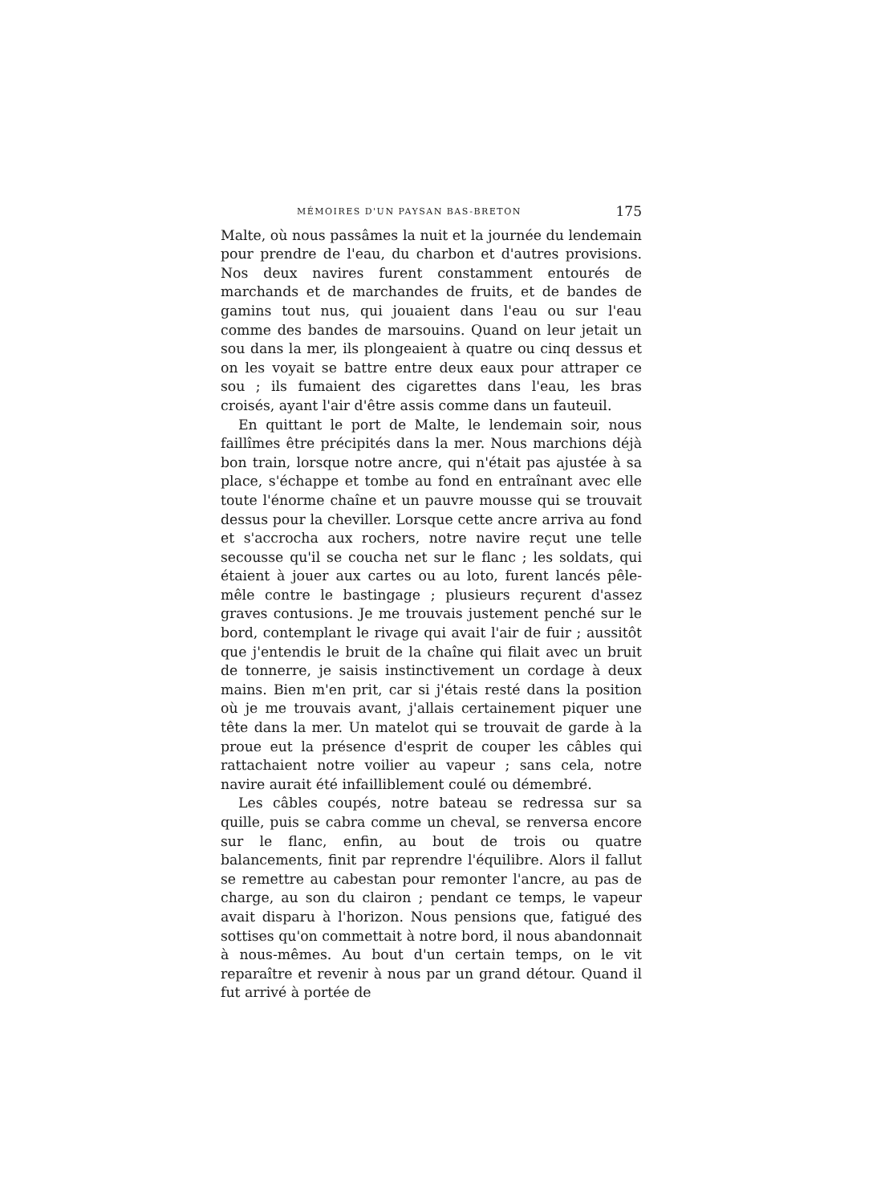MÉMOIRES D'UN PAYSAN BAS-BRETON 175
Malte, où nous passâmes la nuit et la journée du lendemain pour prendre de l'eau, du charbon et d'autres provisions. Nos deux navires furent constamment entourés de marchands et de marchandes de fruits, et de bandes de gamins tout nus, qui jouaient dans l'eau ou sur l'eau comme des bandes de marsouins. Quand on leur jetait un sou dans la mer, ils plongeaient à quatre ou cinq dessus et on les voyait se battre entre deux eaux pour attraper ce sou ; ils fumaient des cigarettes dans l'eau, les bras croisés, ayant l'air d'être assis comme dans un fauteuil.
En quittant le port de Malte, le lendemain soir, nous faillîmes être précipités dans la mer. Nous marchions déjà bon train, lorsque notre ancre, qui n'était pas ajustée à sa place, s'échappe et tombe au fond en entraînant avec elle toute l'énorme chaîne et un pauvre mousse qui se trouvait dessus pour la cheviller. Lorsque cette ancre arriva au fond et s'accrocha aux rochers, notre navire reçut une telle secousse qu'il se coucha net sur le flanc ; les soldats, qui étaient à jouer aux cartes ou au loto, furent lancés pêle-mêle contre le bastingage ; plusieurs reçurent d'assez graves contusions. Je me trouvais justement penché sur le bord, contemplant le rivage qui avait l'air de fuir ; aussitôt que j'entendis le bruit de la chaîne qui filait avec un bruit de tonnerre, je saisis instinctivement un cordage à deux mains. Bien m'en prit, car si j'étais resté dans la position où je me trouvais avant, j'allais certainement piquer une tête dans la mer. Un matelot qui se trouvait de garde à la proue eut la présence d'esprit de couper les câbles qui rattachaient notre voilier au vapeur ; sans cela, notre navire aurait été infailliblement coulé ou démembré.
Les câbles coupés, notre bateau se redressa sur sa quille, puis se cabra comme un cheval, se renversa encore sur le flanc, enfin, au bout de trois ou quatre balancements, finit par reprendre l'équilibre. Alors il fallut se remettre au cabestan pour remonter l'ancre, au pas de charge, au son du clairon ; pendant ce temps, le vapeur avait disparu à l'horizon. Nous pensions que, fatigué des sottises qu'on commettait à notre bord, il nous abandonnait à nous-mêmes. Au bout d'un certain temps, on le vit reparaître et revenir à nous par un grand détour. Quand il fut arrivé à portée de